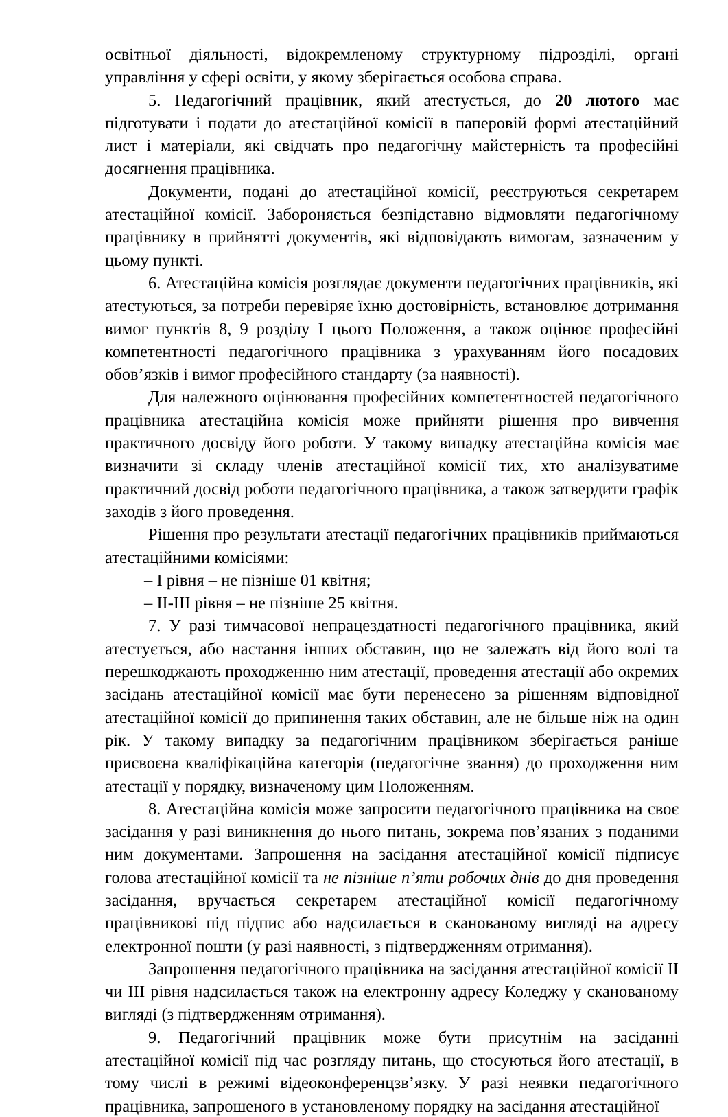освітньої діяльності, відокремленому структурному підрозділі, органі управління у сфері освіти, у якому зберігається особова справа.
5. Педагогічний працівник, який атестується, до 20 лютого має підготувати і подати до атестаційної комісії в паперовій формі атестаційний лист і матеріали, які свідчать про педагогічну майстерність та професійні досягнення працівника.
Документи, подані до атестаційної комісії, реєструються секретарем атестаційної комісії. Забороняється безпідставно відмовляти педагогічному працівнику в прийнятті документів, які відповідають вимогам, зазначеним у цьому пункті.
6. Атестаційна комісія розглядає документи педагогічних працівників, які атестуються, за потреби перевіряє їхню достовірність, встановлює дотримання вимог пунктів 8, 9 розділу I цього Положення, а також оцінює професійні компетентності педагогічного працівника з урахуванням його посадових обов’язків і вимог професійного стандарту (за наявності).
Для належного оцінювання професійних компетентностей педагогічного працівника атестаційна комісія може прийняти рішення про вивчення практичного досвіду його роботи. У такому випадку атестаційна комісія має визначити зі складу членів атестаційної комісії тих, хто аналізуватиме практичний досвід роботи педагогічного працівника, а також затвердити графік заходів з його проведення.
Рішення про результати атестації педагогічних працівників приймаються атестаційними комісіями:
– I рівня – не пізніше 01 квітня;
– II-III рівня – не пізніше 25 квітня.
7. У разі тимчасової непрацездатності педагогічного працівника, який атестується, або настання інших обставин, що не залежать від його волі та перешкоджають проходженню ним атестації, проведення атестації або окремих засідань атестаційної комісії має бути перенесено за рішенням відповідної атестаційної комісії до припинення таких обставин, але не більше ніж на один рік. У такому випадку за педагогічним працівником зберігається раніше присвоєна кваліфікаційна категорія (педагогічне звання) до проходження ним атестації у порядку, визначеному цим Положенням.
8. Атестаційна комісія може запросити педагогічного працівника на своє засідання у разі виникнення до нього питань, зокрема пов’язаних з поданими ним документами. Запрошення на засідання атестаційної комісії підписує голова атестаційної комісії та не пізніше п’яти робочих днів до дня проведення засідання, вручається секретарем атестаційної комісії педагогічному працівникові під підпис або надсилається в сканованому вигляді на адресу електронної пошти (у разі наявності, з підтвердженням отримання).
Запрошення педагогічного працівника на засідання атестаційної комісії II чи III рівня надсилається також на електронну адресу Коледжу у сканованому вигляді (з підтвердженням отримання).
9. Педагогічний працівник може бути присутнім на засіданні атестаційної комісії під час розгляду питань, що стосуються його атестації, в тому числі в режимі відеоконференцзв’язку. У разі неявки педагогічного працівника, запрошеного в установленому порядку на засідання атестаційної